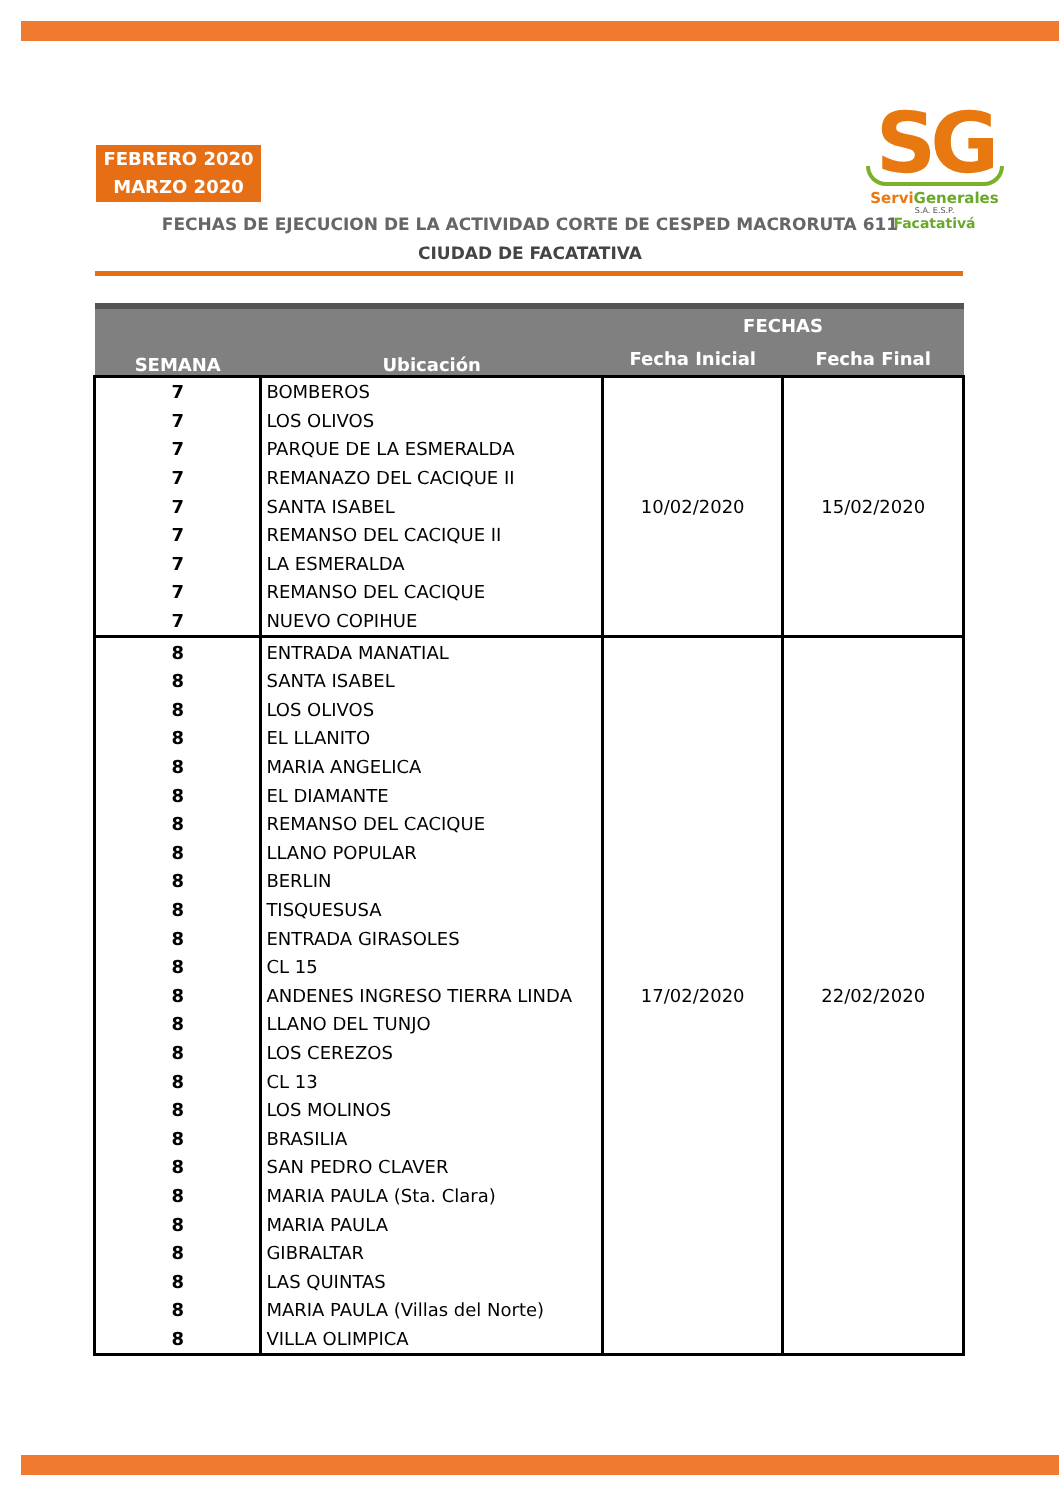FEBRERO 2020
MARZO 2020
FECHAS DE EJECUCION DE LA ACTIVIDAD CORTE DE CESPED MACRORUTA 611
CIUDAD DE FACATATIVA
SG
ServiGenerales
S.A. E.S.P.
Facatativá
| SEMANA | Ubicación | FECHAS | |
| --- | --- | --- | --- |
| | | Fecha Inicial | Fecha Final |
| 7 | BOMBEROS | 10/02/2020 | 15/02/2020 |
| 7 | LOS OLIVOS | | |
| 7 | PARQUE DE LA ESMERALDA | | |
| 7 | REMANAZO DEL CACIQUE II | | |
| 7 | SANTA ISABEL | | |
| 7 | REMANSO DEL CACIQUE II | | |
| 7 | LA ESMERALDA | | |
| 7 | REMANSO DEL CACIQUE | | |
| 7 | NUEVO COPIHUE | | |
| 8 | ENTRADA MANATIAL | 17/02/2020 | 22/02/2020 |
| 8 | SANTA ISABEL | | |
| 8 | LOS OLIVOS | | |
| 8 | EL LLANITO | | |
| 8 | MARIA ANGELICA | | |
| 8 | EL DIAMANTE | | |
| 8 | REMANSO DEL CACIQUE | | |
| 8 | LLANO POPULAR | | |
| 8 | BERLIN | | |
| 8 | TISQUESUSA | | |
| 8 | ENTRADA GIRASOLES | | |
| 8 | CL 15 | | |
| 8 | ANDENES INGRESO TIERRA LINDA | | |
| 8 | LLANO DEL TUNJO | | |
| 8 | LOS CEREZOS | | |
| 8 | CL 13 | | |
| 8 | LOS MOLINOS | | |
| 8 | BRASILIA | | |
| 8 | SAN PEDRO CLAVER | | |
| 8 | MARIA PAULA (Sta. Clara) | | |
| 8 | MARIA PAULA | | |
| 8 | GIBRALTAR | | |
| 8 | LAS QUINTAS | | |
| 8 | MARIA PAULA (Villas del Norte) | | |
| 8 | VILLA OLIMPICA | | |